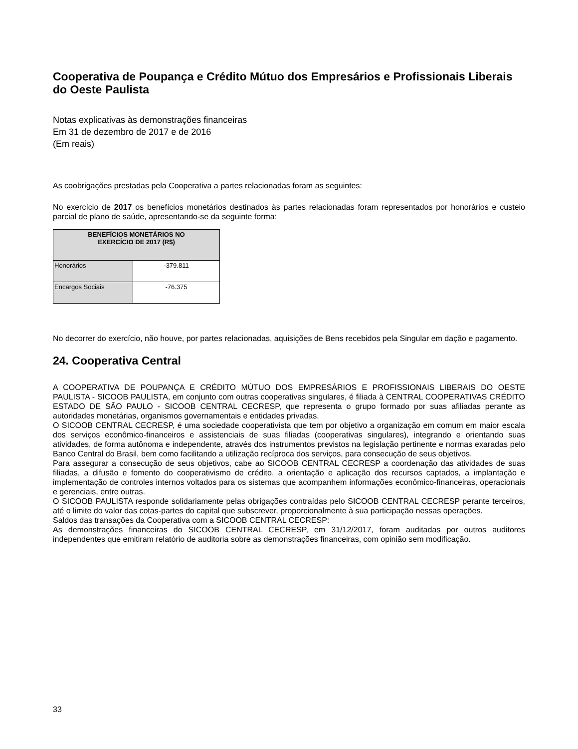Cooperativa de Poupança e Crédito Mútuo dos Empresários e Profissionais Liberais do Oeste Paulista
Notas explicativas às demonstrações financeiras
Em 31 de dezembro de 2017 e de 2016
(Em reais)
As coobrigações prestadas pela Cooperativa a partes relacionadas foram as seguintes:
No exercício de 2017 os benefícios monetários destinados às partes relacionadas foram representados por honorários e custeio parcial de plano de saúde, apresentando-se da seguinte forma:
| BENEFÍCIOS MONETÁRIOS NO EXERCÍCIO DE 2017 (R$) | |
| --- | --- |
| Honorários | -379.811 |
| Encargos Sociais | -76.375 |
No decorrer do exercício, não houve, por partes relacionadas, aquisições de Bens recebidos pela Singular em dação e pagamento.
24. Cooperativa Central
A COOPERATIVA DE POUPANÇA E CRÉDITO MÚTUO DOS EMPRESÁRIOS E PROFISSIONAIS LIBERAIS DO OESTE PAULISTA - SICOOB PAULISTA, em conjunto com outras cooperativas singulares, é filiada à CENTRAL COOPERATIVAS CRÉDITO ESTADO DE SÃO PAULO - SICOOB CENTRAL CECRESP, que representa o grupo formado por suas afiliadas perante as autoridades monetárias, organismos governamentais e entidades privadas.
O SICOOB CENTRAL CECRESP, é uma sociedade cooperativista que tem por objetivo a organização em comum em maior escala dos serviços econômico-financeiros e assistenciais de suas filiadas (cooperativas singulares), integrando e orientando suas atividades, de forma autônoma e independente, através dos instrumentos previstos na legislação pertinente e normas exaradas pelo Banco Central do Brasil, bem como facilitando a utilização recíproca dos serviços, para consecução de seus objetivos.
Para assegurar a consecução de seus objetivos, cabe ao SICOOB CENTRAL CECRESP a coordenação das atividades de suas filiadas, a difusão e fomento do cooperativismo de crédito, a orientação e aplicação dos recursos captados, a implantação e implementação de controles internos voltados para os sistemas que acompanhem informações econômico-financeiras, operacionais e gerenciais, entre outras.
O SICOOB PAULISTA responde solidariamente pelas obrigações contraídas pelo SICOOB CENTRAL CECRESP perante terceiros, até o limite do valor das cotas-partes do capital que subscrever, proporcionalmente à sua participação nessas operações.
Saldos das transações da Cooperativa com a SICOOB CENTRAL CECRESP:
As demonstrações financeiras do SICOOB CENTRAL CECRESP, em 31/12/2017, foram auditadas por outros auditores independentes que emitiram relatório de auditoria sobre as demonstrações financeiras, com opinião sem modificação.
33